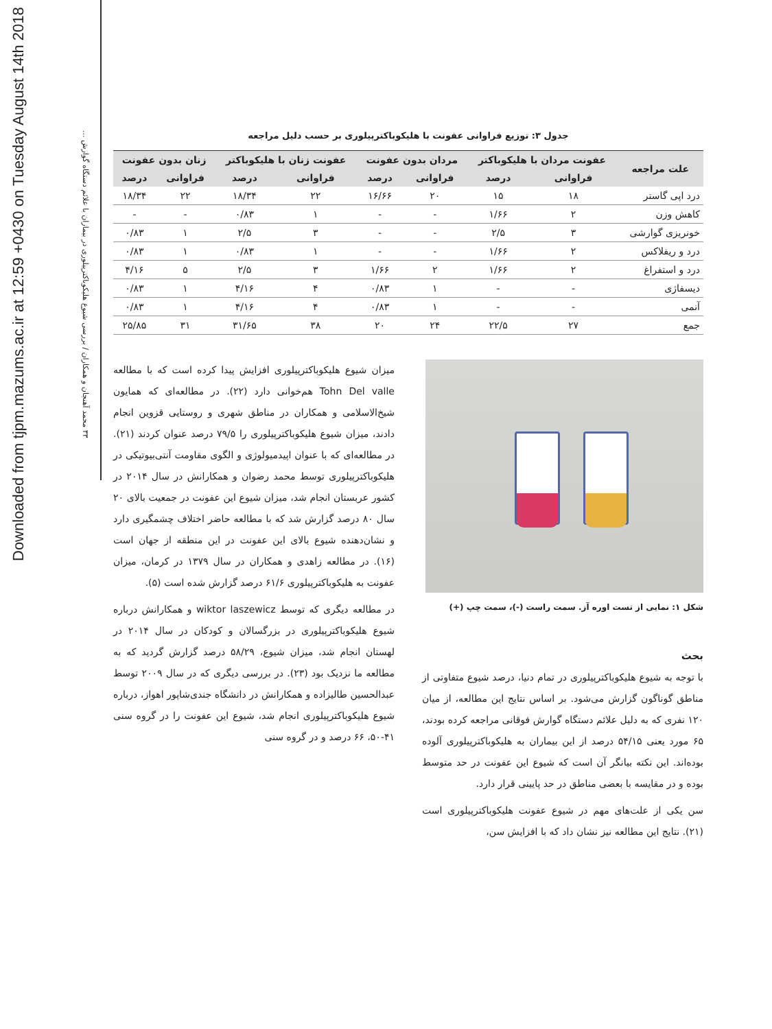Downloaded from tjpm.mazums.ac.ir at 12:59 +0430 on Tuesday August 14th 2018
۳۳ محمد آهنجان و همکاران / بررسی شیوع هلیکوباکترپیلوری در بیماران با علائم دستگاه گوارش ...
جدول ۳: توزیع فراوانی عفونت با هلیکوباکترپیلوری بر حسب دلیل مراجعه
| علت مراجعه | عفونت مردان با هلیکوباکتر | | مردان بدون عفونت | | عفونت زنان با هلیکوباکتر | | زنان بدون عفونت | |
| --- | --- | --- | --- | --- | --- | --- | --- | --- |
| | فراوانی | درصد | فراوانی | درصد | فراوانی | درصد | فراوانی | درصد |
| درد اپی گاستر | ۱۸ | ۱۵ | ۲۰ | ۱۶/۶۶ | ۲۲ | ۱۸/۳۴ | ۲۲ | ۱۸/۳۴ |
| کاهش وزن | ۲ | ۱/۶۶ | - | - | ۱ | ۰/۸۳ | - | - |
| خونریزی گوارشی | ۳ | ۲/۵ | - | - | ۳ | ۲/۵ | ۱ | ۰/۸۳ |
| درد و ریفلاکس | ۲ | ۱/۶۶ | - | - | ۱ | ۰/۸۳ | ۱ | ۰/۸۳ |
| درد و استفراغ | ۲ | ۱/۶۶ | ۲ | ۱/۶۶ | ۳ | ۲/۵ | ۵ | ۴/۱۶ |
| دیسفاژی | - | - | ۱ | ۰/۸۳ | ۴ | ۴/۱۶ | ۱ | ۰/۸۳ |
| آنمی | - | - | ۱ | ۰/۸۳ | ۴ | ۴/۱۶ | ۱ | ۰/۸۳ |
| جمع | ۲۷ | ۲۲/۵ | ۲۴ | ۲۰ | ۳۸ | ۳۱/۶۵ | ۳۱ | ۲۵/۸۵ |
شکل ۱: نمایی از تست اوره آز. سمت راست (-)، سمت چپ (+)
بحث
با توجه به شیوع هلیکوباکترپیلوری در تمام دنیا، درصد شیوع متفاوتی از مناطق گوناگون گزارش می‌شود. بر اساس نتایج این مطالعه، از میان ۱۲۰ نفری که به دلیل علائم دستگاه گوارش فوقانی مراجعه کرده بودند، ۶۵ مورد یعنی ۵۴/۱۵ درصد از این بیماران به هلیکوباکترپیلوری آلوده بوده‌اند. این نکته بیانگر آن است که شیوع این عفونت در حد متوسط بوده و در مقایسه با بعضی مناطق در حد پایینی قرار دارد.
سن یکی از علت‌های مهم در شیوع عفونت هلیکوباکترپیلوری است (۲۱). نتایج این مطالعه نیز نشان داد که با افزایش سن،
میزان شیوع هلیکوباکترپیلوری افزایش پیدا کرده است که با مطالعه Tohn Del valle هم‌خوانی دارد (۲۲). در مطالعه‌ای که همایون شیخ‌الاسلامی و همکاران در مناطق شهری و روستایی قزوین انجام دادند، میزان شیوع هلیکوباکترپیلوری را ۷۹/۵ درصد عنوان کردند (۲۱). در مطالعه‌ای که با عنوان اپیدمیولوژی و الگوی مقاومت آنتی‌بیوتیکی در هلیکوباکترپیلوری توسط محمد رضوان و همکارانش در سال ۲۰۱۴ در کشور عربستان انجام شد، میزان شیوع این عفونت در جمعیت بالای ۲۰ سال ۸۰ درصد گزارش شد که با مطالعه حاضر اختلاف چشمگیری دارد و نشان‌دهنده شیوع بالای این عفونت در این منطقه از جهان است (۱۶). در مطالعه زاهدی و همکاران در سال ۱۳۷۹ در کرمان، میزان عفونت به هلیکوباکترپیلوری ۶۱/۶ درصد گزارش شده است (۵).
در مطالعه دیگری که توسط wiktor laszewicz و همکارانش درباره شیوع هلیکوباکترپیلوری در بزرگسالان و کودکان در سال ۲۰۱۴ در لهستان انجام شد، میزان شیوع، ۵۸/۲۹ درصد گزارش گردید که به مطالعه ما نزدیک بود (۲۳). در بررسی دیگری که در سال ۲۰۰۹ توسط عبدالحسین طالیزاده و همکارانش در دانشگاه جندی‌شاپور اهواز، درباره شیوع هلیکوباکترپیلوری انجام شد، شیوع این عفونت را در گروه سنی ۴۱-۵۰، ۶۶ درصد و در گروه سنی